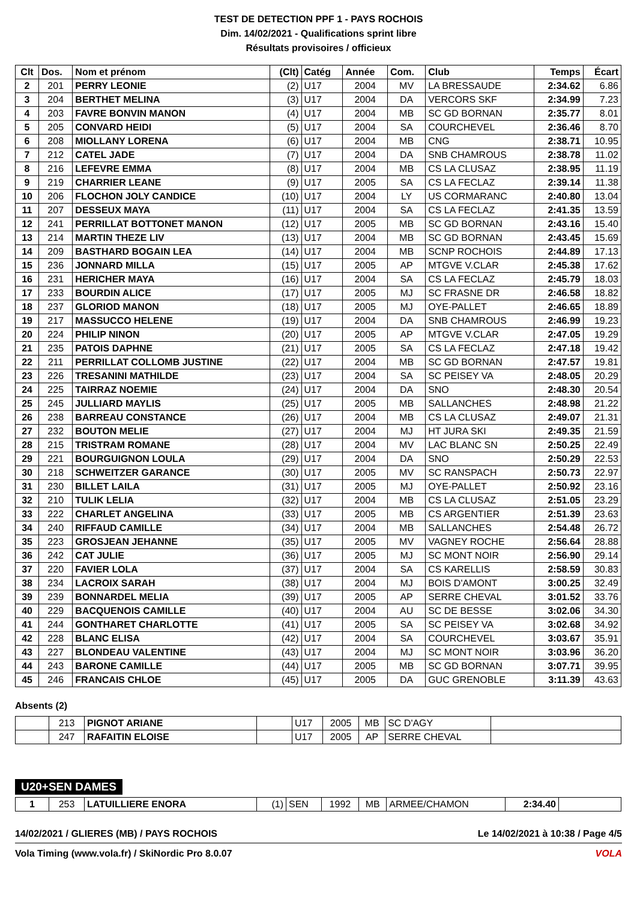TEST DE DETECTION PPF 1 - PAYS ROCHOIS
Dim. 14/02/2021 - Qualifications sprint libre
Résultats provisoires / officieux
| Clt | Dos. | Nom et prénom | (Clt) | Catég | Année | Com. | Club | Temps | Écart |
| --- | --- | --- | --- | --- | --- | --- | --- | --- | --- |
| 2 | 201 | PERRY LEONIE | (2) | U17 | 2004 | MV | LA BRESSAUDE | 2:34.62 | 6.86 |
| 3 | 204 | BERTHET MELINA | (3) | U17 | 2004 | DA | VERCORS SKF | 2:34.99 | 7.23 |
| 4 | 203 | FAVRE BONVIN MANON | (4) | U17 | 2004 | MB | SC GD BORNAN | 2:35.77 | 8.01 |
| 5 | 205 | CONVARD HEIDI | (5) | U17 | 2004 | SA | COURCHEVEL | 2:36.46 | 8.70 |
| 6 | 208 | MIOLLANY LORENA | (6) | U17 | 2004 | MB | CNG | 2:38.71 | 10.95 |
| 7 | 212 | CATEL JADE | (7) | U17 | 2004 | DA | SNB CHAMROUS | 2:38.78 | 11.02 |
| 8 | 216 | LEFEVRE EMMA | (8) | U17 | 2004 | MB | CS LA CLUSAZ | 2:38.95 | 11.19 |
| 9 | 219 | CHARRIER LEANE | (9) | U17 | 2005 | SA | CS LA FECLAZ | 2:39.14 | 11.38 |
| 10 | 206 | FLOCHON JOLY CANDICE | (10) | U17 | 2004 | LY | US CORMARANC | 2:40.80 | 13.04 |
| 11 | 207 | DESSEUX MAYA | (11) | U17 | 2004 | SA | CS LA FECLAZ | 2:41.35 | 13.59 |
| 12 | 241 | PERRILLAT BOTTONET MANON | (12) | U17 | 2005 | MB | SC GD BORNAN | 2:43.16 | 15.40 |
| 13 | 214 | MARTIN THEZE LIV | (13) | U17 | 2004 | MB | SC GD BORNAN | 2:43.45 | 15.69 |
| 14 | 209 | BASTHARD BOGAIN LEA | (14) | U17 | 2004 | MB | SCNP ROCHOIS | 2:44.89 | 17.13 |
| 15 | 236 | JONNARD MILLA | (15) | U17 | 2005 | AP | MTGVE V.CLAR | 2:45.38 | 17.62 |
| 16 | 231 | HERICHER MAYA | (16) | U17 | 2004 | SA | CS LA FECLAZ | 2:45.79 | 18.03 |
| 17 | 233 | BOURDIN ALICE | (17) | U17 | 2005 | MJ | SC FRASNE DR | 2:46.58 | 18.82 |
| 18 | 237 | GLORIOD MANON | (18) | U17 | 2005 | MJ | OYE-PALLET | 2:46.65 | 18.89 |
| 19 | 217 | MASSUCCO HELENE | (19) | U17 | 2004 | DA | SNB CHAMROUS | 2:46.99 | 19.23 |
| 20 | 224 | PHILIP NINON | (20) | U17 | 2005 | AP | MTGVE V.CLAR | 2:47.05 | 19.29 |
| 21 | 235 | PATOIS DAPHNE | (21) | U17 | 2005 | SA | CS LA FECLAZ | 2:47.18 | 19.42 |
| 22 | 211 | PERRILLAT COLLOMB JUSTINE | (22) | U17 | 2004 | MB | SC GD BORNAN | 2:47.57 | 19.81 |
| 23 | 226 | TRESANINI MATHILDE | (23) | U17 | 2004 | SA | SC PEISEY VA | 2:48.05 | 20.29 |
| 24 | 225 | TAIRRAZ NOEMIE | (24) | U17 | 2004 | DA | SNO | 2:48.30 | 20.54 |
| 25 | 245 | JULLIARD MAYLIS | (25) | U17 | 2005 | MB | SALLANCHES | 2:48.98 | 21.22 |
| 26 | 238 | BARREAU CONSTANCE | (26) | U17 | 2004 | MB | CS LA CLUSAZ | 2:49.07 | 21.31 |
| 27 | 232 | BOUTON MELIE | (27) | U17 | 2004 | MJ | HT JURA SKI | 2:49.35 | 21.59 |
| 28 | 215 | TRISTRAM ROMANE | (28) | U17 | 2004 | MV | LAC BLANC SN | 2:50.25 | 22.49 |
| 29 | 221 | BOURGUIGNON LOULA | (29) | U17 | 2004 | DA | SNO | 2:50.29 | 22.53 |
| 30 | 218 | SCHWEITZER GARANCE | (30) | U17 | 2005 | MV | SC RANSPACH | 2:50.73 | 22.97 |
| 31 | 230 | BILLET LAILA | (31) | U17 | 2005 | MJ | OYE-PALLET | 2:50.92 | 23.16 |
| 32 | 210 | TULIK LELIA | (32) | U17 | 2004 | MB | CS LA CLUSAZ | 2:51.05 | 23.29 |
| 33 | 222 | CHARLET ANGELINA | (33) | U17 | 2005 | MB | CS ARGENTIER | 2:51.39 | 23.63 |
| 34 | 240 | RIFFAUD CAMILLE | (34) | U17 | 2004 | MB | SALLANCHES | 2:54.48 | 26.72 |
| 35 | 223 | GROSJEAN JEHANNE | (35) | U17 | 2005 | MV | VAGNEY ROCHE | 2:56.64 | 28.88 |
| 36 | 242 | CAT JULIE | (36) | U17 | 2005 | MJ | SC MONT NOIR | 2:56.90 | 29.14 |
| 37 | 220 | FAVIER LOLA | (37) | U17 | 2004 | SA | CS KARELLIS | 2:58.59 | 30.83 |
| 38 | 234 | LACROIX SARAH | (38) | U17 | 2004 | MJ | BOIS D'AMONT | 3:00.25 | 32.49 |
| 39 | 239 | BONNARDEL MELIA | (39) | U17 | 2005 | AP | SERRE CHEVAL | 3:01.52 | 33.76 |
| 40 | 229 | BACQUENOIS CAMILLE | (40) | U17 | 2004 | AU | SC DE BESSE | 3:02.06 | 34.30 |
| 41 | 244 | GONTHARET CHARLOTTE | (41) | U17 | 2005 | SA | SC PEISEY VA | 3:02.68 | 34.92 |
| 42 | 228 | BLANC ELISA | (42) | U17 | 2004 | SA | COURCHEVEL | 3:03.67 | 35.91 |
| 43 | 227 | BLONDEAU VALENTINE | (43) | U17 | 2004 | MJ | SC MONT NOIR | 3:03.96 | 36.20 |
| 44 | 243 | BARONE CAMILLE | (44) | U17 | 2005 | MB | SC GD BORNAN | 3:07.71 | 39.95 |
| 45 | 246 | FRANCAIS CHLOE | (45) | U17 | 2005 | DA | GUC GRENOBLE | 3:11.39 | 43.63 |
Absents (2)
| | 213 | PIGNOT ARIANE | | U17 | 2005 | MB | SC D'AGY | |
| | 247 | RAFAITIN ELOISE | | U17 | 2005 | AP | SERRE CHEVAL | |
U20+SEN DAMES
| 1 | 253 | LATUILLIERE ENORA | (1) | SEN | 1992 | MB | ARMEE/CHAMON | 2:34.40 | |
14/02/2021 / GLIERES (MB) / PAYS ROCHOIS Le 14/02/2021 à 10:38 / Page 4/5
Vola Timing (www.vola.fr) / SkiNordic Pro 8.0.07 VOLA